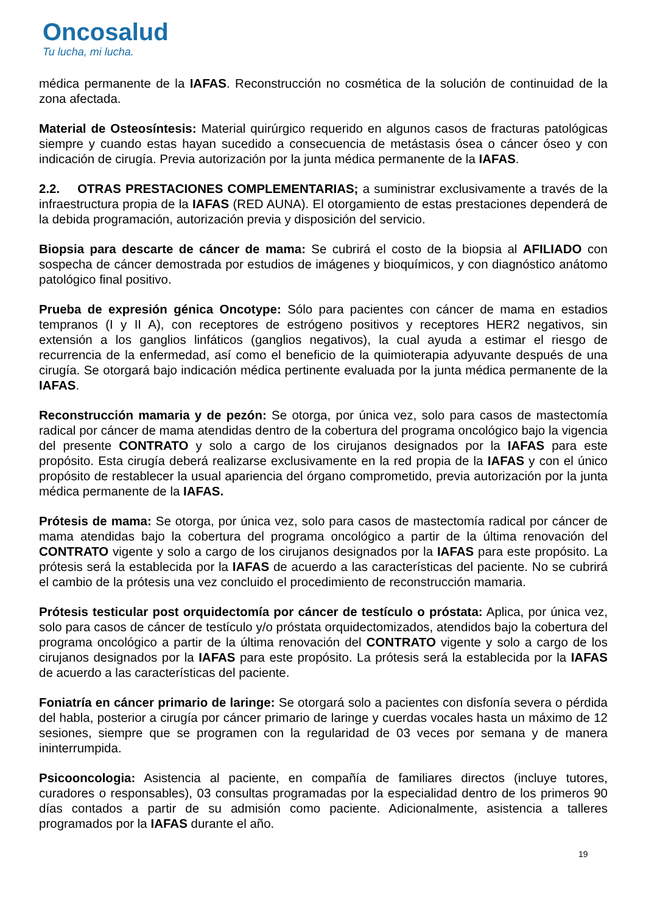Oncosalud
Tu lucha, mi lucha.
médica permanente de la IAFAS. Reconstrucción no cosmética de la solución de continuidad de la zona afectada.
Material de Osteosíntesis: Material quirúrgico requerido en algunos casos de fracturas patológicas siempre y cuando estas hayan sucedido a consecuencia de metástasis ósea o cáncer óseo y con indicación de cirugía. Previa autorización por la junta médica permanente de la IAFAS.
2.2. OTRAS PRESTACIONES COMPLEMENTARIAS; a suministrar exclusivamente a través de la infraestructura propia de la IAFAS (RED AUNA). El otorgamiento de estas prestaciones dependerá de la debida programación, autorización previa y disposición del servicio.
Biopsia para descarte de cáncer de mama: Se cubrirá el costo de la biopsia al AFILIADO con sospecha de cáncer demostrada por estudios de imágenes y bioquímicos, y con diagnóstico anátomo patológico final positivo.
Prueba de expresión génica Oncotype: Sólo para pacientes con cáncer de mama en estadios tempranos (I y II A), con receptores de estrógeno positivos y receptores HER2 negativos, sin extensión a los ganglios linfáticos (ganglios negativos), la cual ayuda a estimar el riesgo de recurrencia de la enfermedad, así como el beneficio de la quimioterapia adyuvante después de una cirugía. Se otorgará bajo indicación médica pertinente evaluada por la junta médica permanente de la IAFAS.
Reconstrucción mamaria y de pezón: Se otorga, por única vez, solo para casos de mastectomía radical por cáncer de mama atendidas dentro de la cobertura del programa oncológico bajo la vigencia del presente CONTRATO y solo a cargo de los cirujanos designados por la IAFAS para este propósito. Esta cirugía deberá realizarse exclusivamente en la red propia de la IAFAS y con el único propósito de restablecer la usual apariencia del órgano comprometido, previa autorización por la junta médica permanente de la IAFAS.
Prótesis de mama: Se otorga, por única vez, solo para casos de mastectomía radical por cáncer de mama atendidas bajo la cobertura del programa oncológico a partir de la última renovación del CONTRATO vigente y solo a cargo de los cirujanos designados por la IAFAS para este propósito. La prótesis será la establecida por la IAFAS de acuerdo a las características del paciente. No se cubrirá el cambio de la prótesis una vez concluido el procedimiento de reconstrucción mamaria.
Prótesis testicular post orquidectomía por cáncer de testículo o próstata: Aplica, por única vez, solo para casos de cáncer de testículo y/o próstata orquidectomizados, atendidos bajo la cobertura del programa oncológico a partir de la última renovación del CONTRATO vigente y solo a cargo de los cirujanos designados por la IAFAS para este propósito. La prótesis será la establecida por la IAFAS de acuerdo a las características del paciente.
Foniatría en cáncer primario de laringe: Se otorgará solo a pacientes con disfonía severa o pérdida del habla, posterior a cirugía por cáncer primario de laringe y cuerdas vocales hasta un máximo de 12 sesiones, siempre que se programen con la regularidad de 03 veces por semana y de manera ininterrumpida.
Psicooncologia: Asistencia al paciente, en compañía de familiares directos (incluye tutores, curadores o responsables), 03 consultas programadas por la especialidad dentro de los primeros 90 días contados a partir de su admisión como paciente. Adicionalmente, asistencia a talleres programados por la IAFAS durante el año.
19